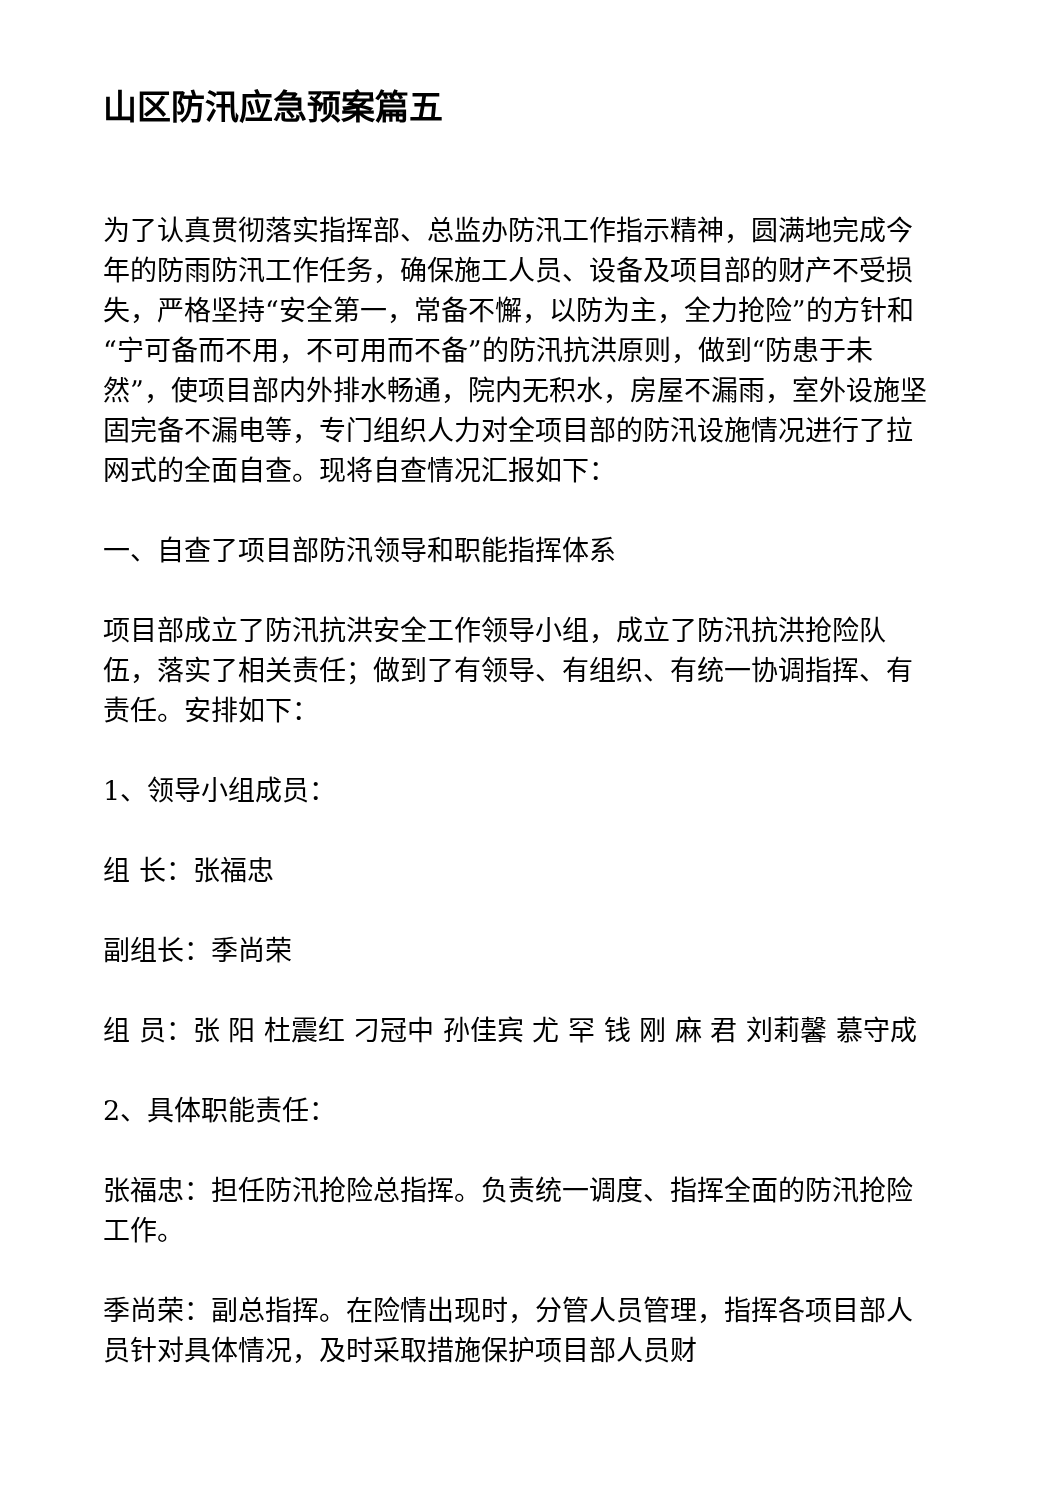山区防汛应急预案篇五
为了认真贯彻落实指挥部、总监办防汛工作指示精神，圆满地完成今年的防雨防汛工作任务，确保施工人员、设备及项目部的财产不受损失，严格坚持“安全第一，常备不懈，以防为主，全力抢险”的方针和“宁可备而不用，不可用而不备”的防汛抗洪原则，做到“防患于未然”，使项目部内外排水畅通，院内无积水，房屋不漏雨，室外设施坚固完备不漏电等，专门组织人力对全项目部的防汛设施情况进行了拉网式的全面自查。现将自查情况汇报如下：
一、自查了项目部防汛领导和职能指挥体系
项目部成立了防汛抗洪安全工作领导小组，成立了防汛抗洪抢险队伍，落实了相关责任；做到了有领导、有组织、有统一协调指挥、有责任。安排如下：
1、领导小组成员：
组 长：张福忠
副组长：季尚荣
组 员：张 阳 杜震红 刁冠中 孙佳宾 尤 罕 钱 刚 麻 君 刘莉馨 慕守成
2、具体职能责任：
张福忠：担任防汛抢险总指挥。负责统一调度、指挥全面的防汛抢险工作。
季尚荣：副总指挥。在险情出现时，分管人员管理，指挥各项目部人员针对具体情况，及时采取措施保护项目部人员财